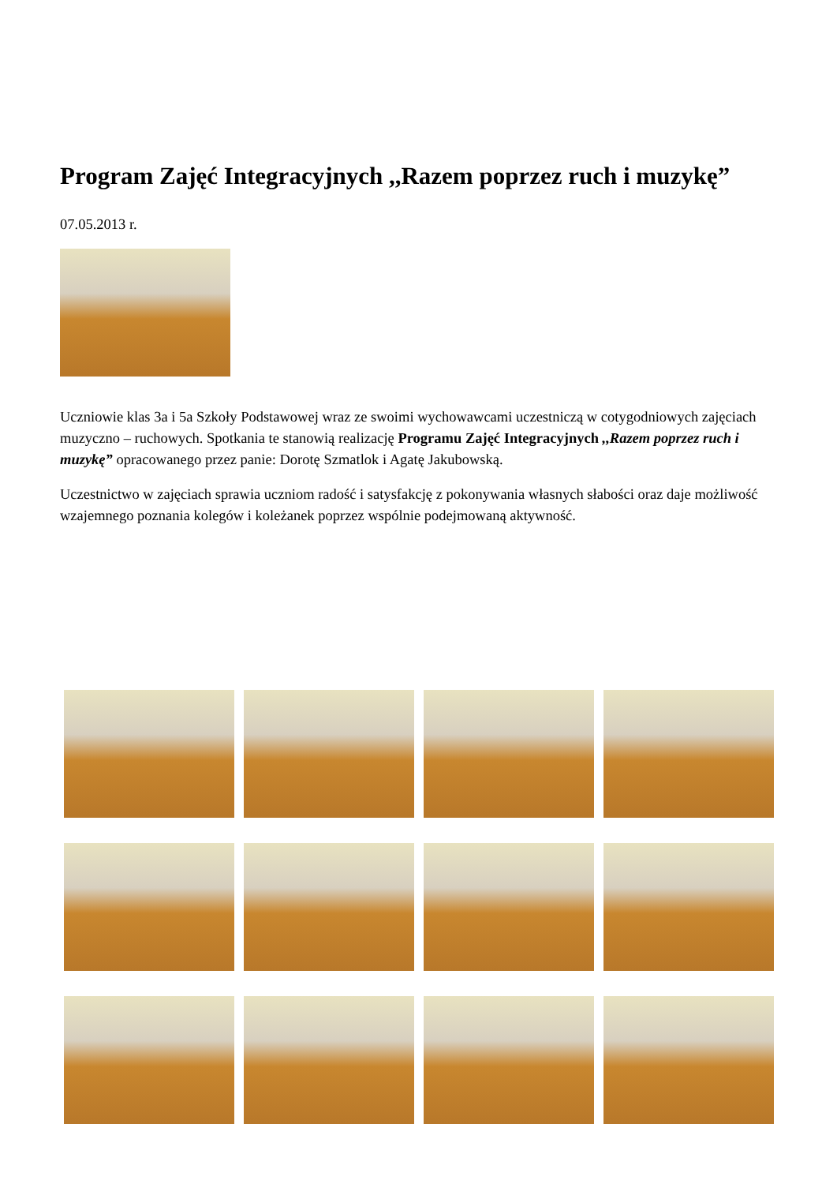Program Zajęć Integracyjnych ,,Razem poprzez ruch i muzykę”
07.05.2013 r.
Uczniowie klas 3a i 5a Szkoły Podstawowej wraz ze swoimi wychowawcami uczestniczą w cotygodniowych zajęciach muzyczno – ruchowych. Spotkania te stanowią realizację Programu Zajęć Integracyjnych ,,Razem poprzez ruch i muzykę” opracowanego przez panie: Dorotę Szmatlok i Agatę Jakubowską.
Uczestnictwo w zajęciach sprawia uczniom radość i satysfakcję z pokonywania własnych słabości oraz daje możliwość wzajemnego poznania kolegów i koleżanek poprzez wspólnie podejmowaną aktywność.